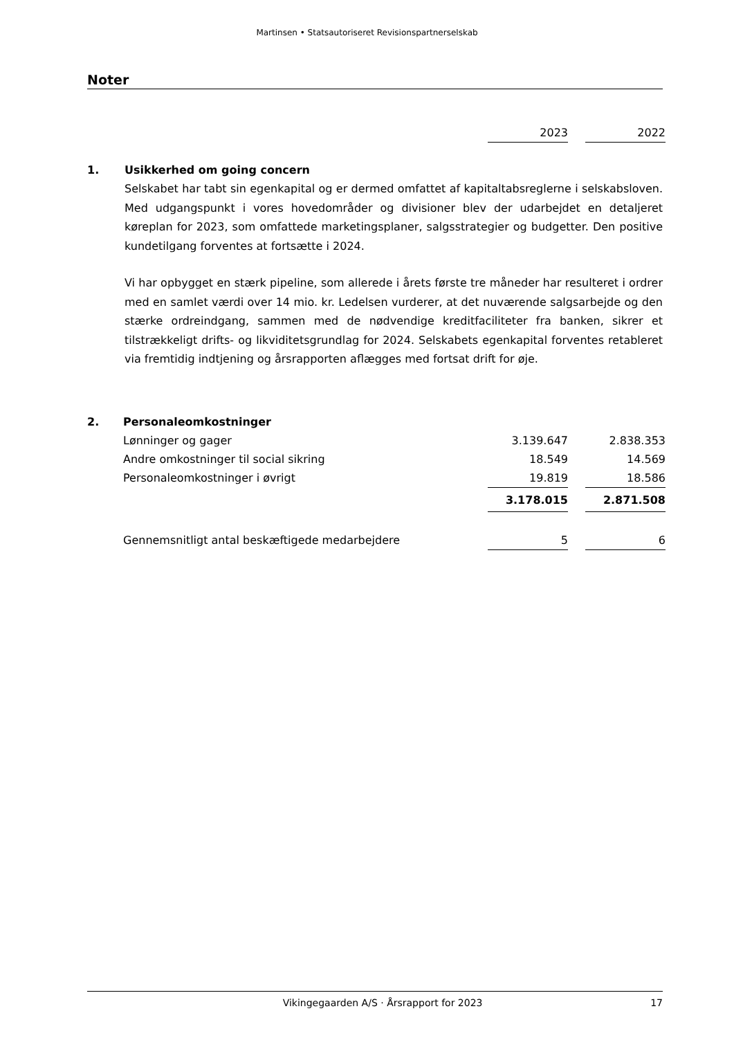Martinsen • Statsautoriseret Revisionspartnerselskab
Noter
| 2023 | | 2022 |
1. Usikkerhed om going concern
Selskabet har tabt sin egenkapital og er dermed omfattet af kapitaltabsreglerne i selskabsloven. Med udgangspunkt i vores hovedområder og divisioner blev der udarbejdet en detaljeret køreplan for 2023, som omfattede marketingsplaner, salgsstrategier og budgetter. Den positive kundetilgang forventes at fortsætte i 2024.
Vi har opbygget en stærk pipeline, som allerede i årets første tre måneder har resulteret i ordrer med en samlet værdi over 14 mio. kr. Ledelsen vurderer, at det nuværende salgsarbejde og den stærke ordreindgang, sammen med de nødvendige kreditfaciliteter fra banken, sikrer et tilstrækkeligt drifts- og likviditetsgrundlag for 2024. Selskabets egenkapital forventes retableret via fremtidig indtjening og årsrapporten aflægges med fortsat drift for øje.
| 2. | Personaleomkostninger | | | |
| | Lønninger og gager | 3.139.647 | | 2.838.353 |
| | Andre omkostninger til social sikring | 18.549 | | 14.569 |
| | Personaleomkostninger i øvrigt | 19.819 | | 18.586 |
| | | 3.178.015 | | 2.871.508 |
| | Gennemsnitligt antal beskæftigede medarbejdere | 5 | | 6 |
Vikingegaarden A/S · Årsrapport for 2023 17